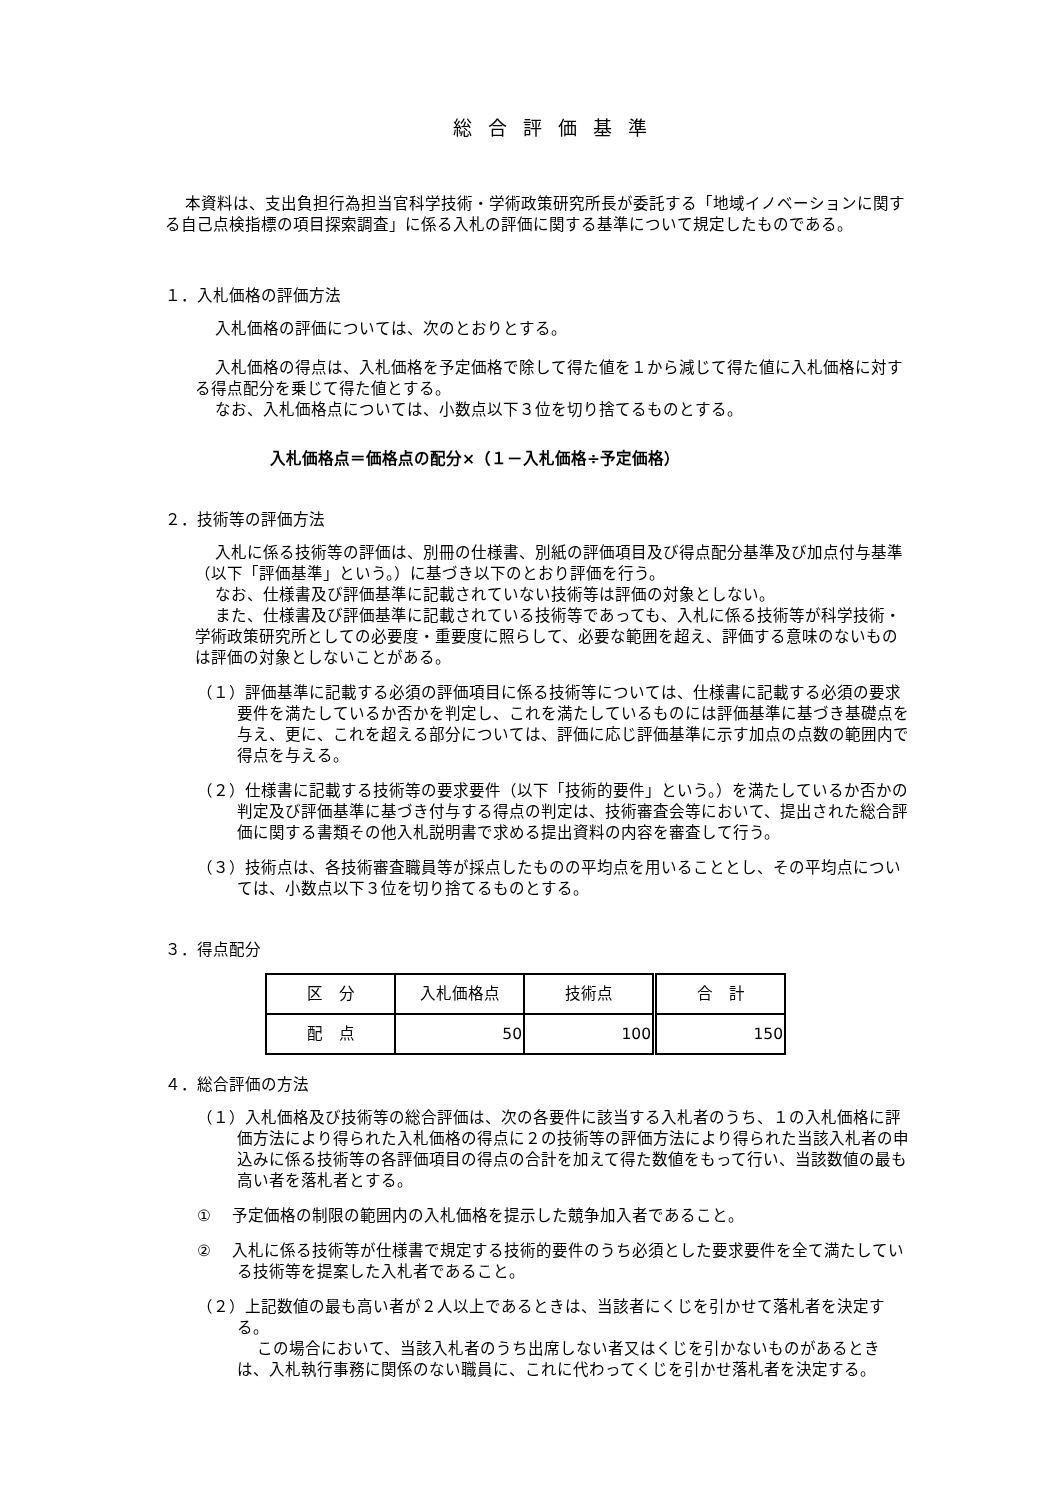総合評価基準
本資料は、支出負担行為担当官科学技術・学術政策研究所長が委託する「地域イノベーションに関する自己点検指標の項目探索調査」に係る入札の評価に関する基準について規定したものである。
１．入札価格の評価方法
入札価格の評価については、次のとおりとする。
入札価格の得点は、入札価格を予定価格で除して得た値を１から減じて得た値に入札価格に対する得点配分を乗じて得た値とする。
なお、入札価格点については、小数点以下３位を切り捨てるものとする。
入札価格点＝価格点の配分×（１－入札価格÷予定価格）
２．技術等の評価方法
入札に係る技術等の評価は、別冊の仕様書、別紙の評価項目及び得点配分基準及び加点付与基準（以下「評価基準」という。）に基づき以下のとおり評価を行う。
なお、仕様書及び評価基準に記載されていない技術等は評価の対象としない。
また、仕様書及び評価基準に記載されている技術等であっても、入札に係る技術等が科学技術・学術政策研究所としての必要度・重要度に照らして、必要な範囲を超え、評価する意味のないものは評価の対象としないことがある。
（１）評価基準に記載する必須の評価項目に係る技術等については、仕様書に記載する必須の要求要件を満たしているか否かを判定し、これを満たしているものには評価基準に基づき基礎点を与え、更に、これを超える部分については、評価に応じ評価基準に示す加点の点数の範囲内で得点を与える。
（２）仕様書に記載する技術等の要求要件（以下「技術的要件」という。）を満たしているか否かの判定及び評価基準に基づき付与する得点の判定は、技術審査会等において、提出された総合評価に関する書類その他入札説明書で求める提出資料の内容を審査して行う。
（３）技術点は、各技術審査職員等が採点したものの平均点を用いることとし、その平均点については、小数点以下３位を切り捨てるものとする。
３．得点配分
| 区 分 | 入札価格点 | 技術点 | 合 計 |
| 配 点 | 50 | 100 | 150 |
４．総合評価の方法
（１）入札価格及び技術等の総合評価は、次の各要件に該当する入札者のうち、１の入札価格に評価方法により得られた入札価格の得点に２の技術等の評価方法により得られた当該入札者の申込みに係る技術等の各評価項目の得点の合計を加えて得た数値をもって行い、当該数値の最も高い者を落札者とする。
① 　予定価格の制限の範囲内の入札価格を提示した競争加入者であること。
② 　入札に係る技術等が仕様書で規定する技術的要件のうち必須とした要求要件を全て満たしている技術等を提案した入札者であること。
（２）上記数値の最も高い者が２人以上であるときは、当該者にくじを引かせて落札者を決定する。
この場合において、当該入札者のうち出席しない者又はくじを引かないものがあるときは、入札執行事務に関係のない職員に、これに代わってくじを引かせ落札者を決定する。